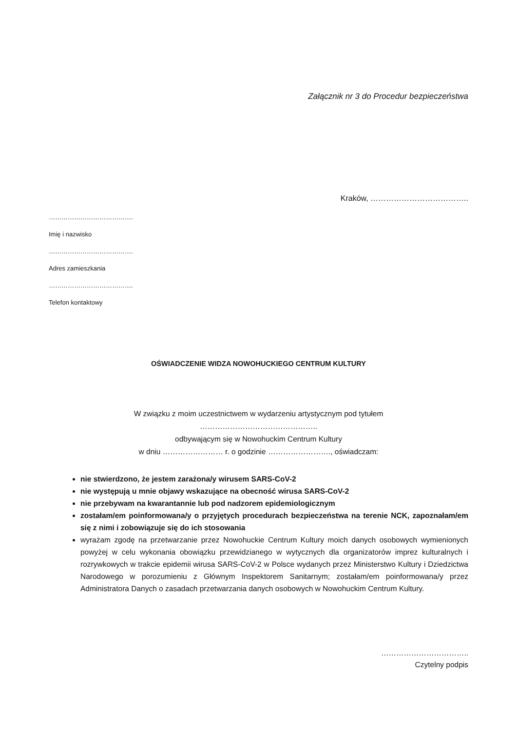Załącznik nr 3 do Procedur bezpieczeństwa
Kraków, ………………………………..
………………………………….
Imię i nazwisko
………………………………….
Adres zamieszkania
………………………………….
Telefon kontaktowy
OŚWIADCZENIE WIDZA NOWOHUCKIEGO CENTRUM KULTURY
W związku z moim uczestnictwem w wydarzeniu artystycznym pod tytułem
………………………………………..
odbywającym się w Nowohuckim Centrum Kultury
w dniu …………………… r. o godzinie ……………………., oświadczam:
nie stwierdzono, że jestem zarażona/y wirusem SARS-CoV-2
nie występują u mnie objawy wskazujące na obecność wirusa SARS-CoV-2
nie przebywam na kwarantannie lub pod nadzorem epidemiologicznym
zostałam/em poinformowana/y o przyjętych procedurach bezpieczeństwa na terenie NCK, zapoznałam/em się z nimi i zobowiązuje się do ich stosowania
wyrażam zgodę na przetwarzanie przez Nowohuckie Centrum Kultury moich danych osobowych wymienionych powyżej w celu wykonania obowiązku przewidzianego w wytycznych dla organizatorów imprez kulturalnych i rozrywkowych w trakcie epidemii wirusa SARS-CoV-2 w Polsce wydanych przez Ministerstwo Kultury i Dziedzictwa Narodowego w porozumieniu z Głównym Inspektorem Sanitarnym; zostałam/em poinformowana/y przez Administratora Danych o zasadach przetwarzania danych osobowych w Nowohuckim Centrum Kultury.
……………………………..
Czytelny podpis